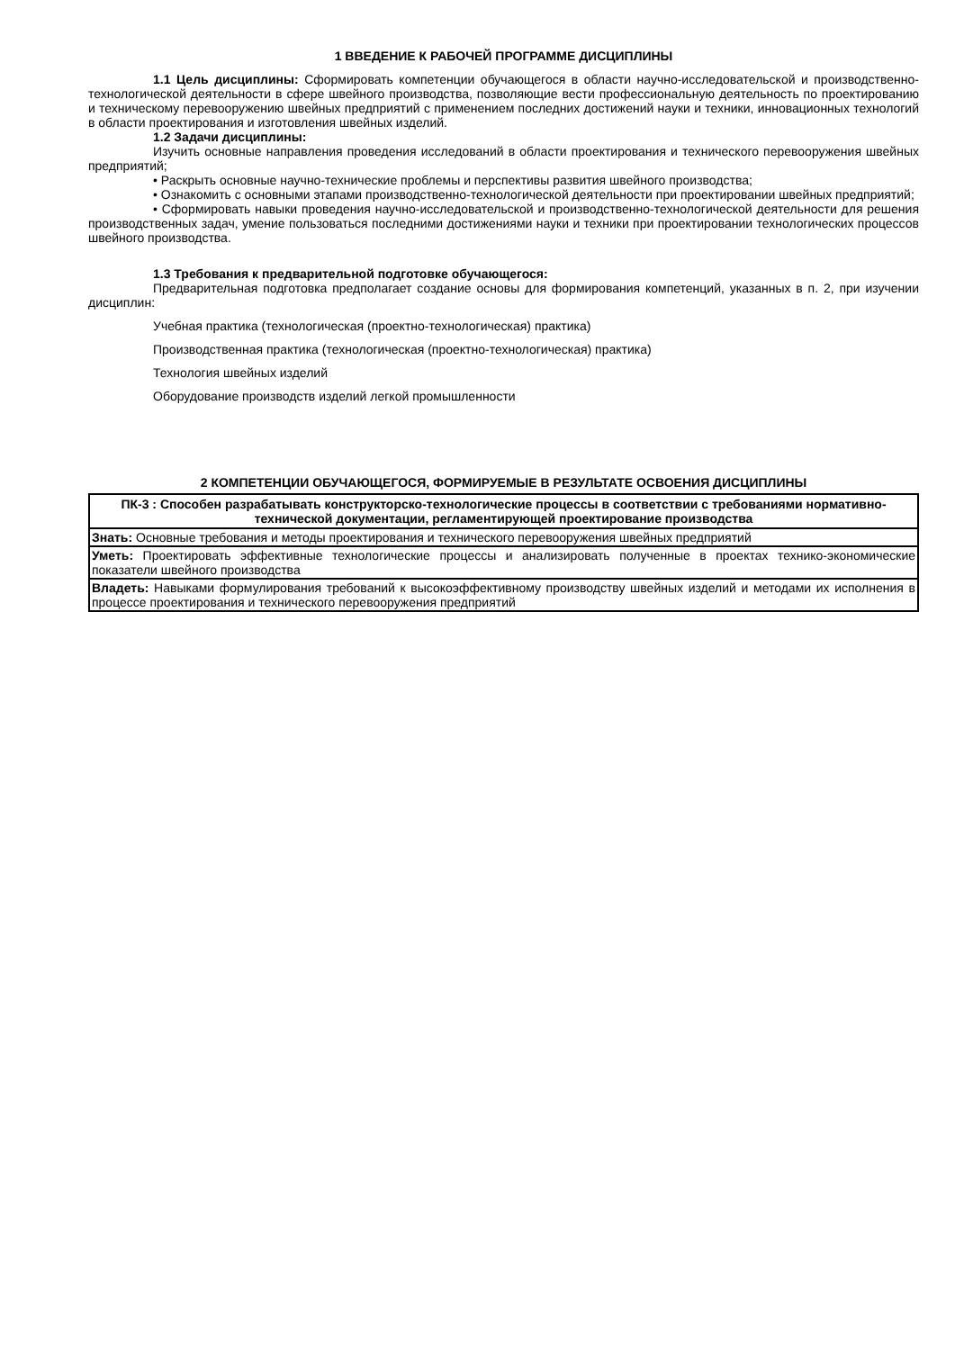1 ВВЕДЕНИЕ К РАБОЧЕЙ ПРОГРАММЕ ДИСЦИПЛИНЫ
1.1 Цель дисциплины: Сформировать компетенции обучающегося в области научно-исследовательской и производственно-технологической деятельности в сфере швейного производства, позволяющие вести профессиональную деятельность по проектированию и техническому перевооружению швейных предприятий с применением последних достижений науки и техники, инновационных технологий в области проектирования и изготовления швейных изделий.
1.2 Задачи дисциплины:
Изучить основные направления проведения исследований в области проектирования и технического перевооружения швейных предприятий;
• Раскрыть основные научно-технические проблемы и перспективы развития швейного производства;
• Ознакомить с основными этапами производственно-технологической деятельности при проектировании швейных предприятий;
• Сформировать навыки проведения научно-исследовательской и производственно-технологической деятельности для решения производственных задач, умение пользоваться последними достижениями науки и техники при проектировании технологических процессов швейного производства.
1.3 Требования к предварительной подготовке обучающегося:
Предварительная подготовка предполагает создание основы для формирования компетенций, указанных в п. 2, при изучении дисциплин:
Учебная практика (технологическая (проектно-технологическая) практика)
Производственная практика (технологическая (проектно-технологическая) практика)
Технология швейных изделий
Оборудование производств изделий легкой промышленности
2 КОМПЕТЕНЦИИ ОБУЧАЮЩЕГОСЯ, ФОРМИРУЕМЫЕ В РЕЗУЛЬТАТЕ ОСВОЕНИЯ ДИСЦИПЛИНЫ
| ПК-3 : Способен разрабатывать конструкторско-технологические процессы в соответствии с требованиями нормативно-технической документации, регламентирующей проектирование производства |
| --- |
| Знать: Основные требования и методы проектирования и технического перевооружения швейных предприятий |
| Уметь: Проектировать эффективные технологические процессы и анализировать полученные в проектах технико-экономические показатели швейного производства |
| Владеть: Навыками формулирования требований к высокоэффективному производству швейных изделий и методами их исполнения в процессе проектирования и технического перевооружения предприятий |